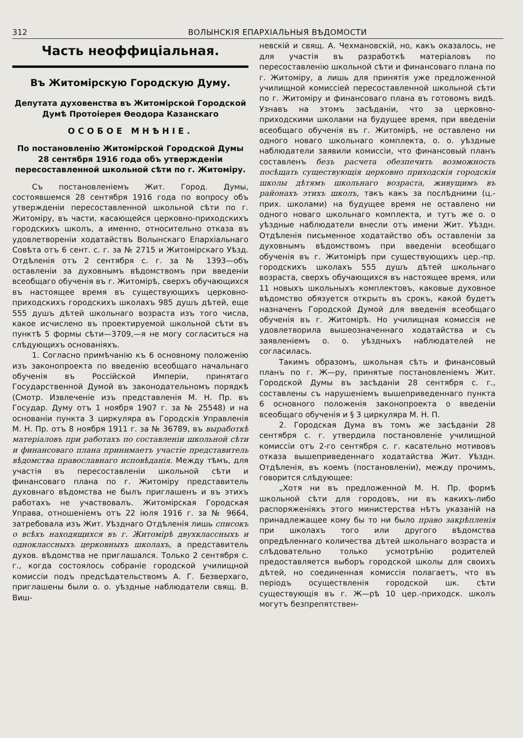312 ВОЛЫНСКІЯ ЕПАРХІАЛЬНЫЯ ВѢДОМОСТИ
Часть неоффиціальная.
Въ Житомірскую Городскую Думу.
Депутата духовенства въ Житомірской Городской Думѣ Протоіерея Ѳеодора Казанскаго
ОСОБОЕ МНѢНІЕ.
По постановленію Житомірской Городской Думы 28 сентября 1916 года объ утвержденіи пересоставленной школьной сѣти по г. Житоміру.
Съ постановленіемъ Жит. Город. Думы, состоявшемся 28 сентября 1916 года по вопросу объ утвержденіи пересоставленной школьной сѣти по г. Житоміру, въ части, касающейся церковно-приходскихъ городскихъ школъ, а именно, относительно отказа въ удовлетвореніи ходатайствъ Волынскаго Епархіальнаго Совѣта отъ 6 сент. с. г. за № 2715 и Житомірскаго Уѣзд. Отдѣленія отъ 2 сентября с. г. за № 1393—объ оставленіи за духовнымъ вѣдомствомъ при введеніи всеобщаго обученія въ г. Житомірѣ, сверхъ обучающихся въ настоящее время въ существующихъ церковно-приходскихъ городскихъ школахъ 985 душъ дѣтей, еще 555 душъ дѣтей школьнаго возраста изъ того числа, какое исчислено въ проектируемой школьной сѣти въ пунктѣ 5 формы сѣти—3709,—я не могу согласиться на слѣдующихъ основаніяхъ.
1. Согласно примѣчанію къ 6 основному положенію изъ законопроекта по введенію всеобщаго начальнаго обученія въ Россійской Имперіи, принятаго Государственной Думой въ законодательномъ порядкѣ (Смотр. Извлеченіе изъ представленія М. Н. Пр. въ Государ. Думу отъ 1 ноября 1907 г. за № 25548) и на основаніи пункта 3 циркуляра въ Городскія Управленія М. Н. Пр. отъ 8 ноября 1911 г. за № 36789, въ выработкѣ матеріаловъ при работахъ по составленіи школьной сѣти и финансоваго плана принимаетъ участіе представитель вѣдомства православнаго исповѣданія. Между тѣмъ, для участія въ пересоставленіи школьной сѣти и финансоваго плана по г. Житоміру представитель духовнаго вѣдомства не былъ приглашенъ и въ этихъ работахъ не участвовалъ. Житомірская Городская Управа, отношеніемъ отъ 22 іюля 1916 г. за № 9664, затребовала изъ Жит. Уѣзднаго Отдѣленія лишь списокъ о всѣхъ находящихся въ г. Житомірѣ двухклассныхъ и одноклассныхъ церковныхъ школахъ, а представитель духов. вѣдомства не приглашался. Только 2 сентября с. г., когда состоялось собраніе городской училищной комиссіи подъ предсѣдательствомъ А. Г. Безверхаго, приглашены были о. о. уѣздные наблюдатели свящ. В. Виш-
невскій и свящ. А. Чехмановскій, но, какъ оказалось, не для участія въ разработкѣ матеріаловъ по пересоставленію школьной сѣти и финансоваго плана по г. Житоміру, а лишь для принятія уже предложенной училищной комиссіей пересоставленной школьной сѣти по г. Житоміру и финансоваго плана въ готовомъ видѣ. Узнавъ на этомъ засѣданіи, что за церковно-приходскими школами на будущее время, при введеніи всеобщаго обученія въ г. Житомірѣ, не оставлено ни одного новаго школьнаго комплекта, о. о. уѣздные наблюдатели заявили комиссіи, что финансовый планъ составленъ безъ расчета обезпечить возможность посѣщать существующія церковно приходскія городскія школы дѣтямъ школьнаго возраста, живущимъ въ районахъ этихъ школъ, такъ какъ за послѣдними (ц.-прих. школами) на будущее время не оставлено ни одного новаго школьнаго комплекта, и тутъ же о. о уѣздные наблюдатели внесли отъ имени Жит. Уѣздн. Отдѣленія письменное ходатайство объ оставленіи за духовнымъ вѣдомствомъ при введеніи всеобщаго обученія въ г. Житомірѣ при существующихъ цер.-пр. городскихъ школахъ 555 душъ дѣтей школьнаго возраста, сверхъ обучающихся въ настоящее время, или 11 новыхъ школьныхъ комплектовъ, каковые духовное вѣдомство обязуется открыть въ срокъ, какой будетъ назначенъ Городской Думой для введенія всеобщаго обученія въ г. Житомірѣ. Но училищная комиссія не удовлетворила вышеозначеннаго ходатайства и съ заявленіемъ о. о. уѣздныхъ наблюдателей не согласилась.
Такимъ образомъ, школьная сѣть и финансовый планъ по г. Ж—ру, принятые постановленіемъ Жит. Городской Думы въ засѣданіи 28 сентября с. г., составлены съ нарушеніемъ вышеприведеннаго пункта 6 основного положенія законопроекта о введеніи всеобщаго обученія и § 3 циркуляра М. Н. П.
2. Городская Дума въ томъ же засѣданіи 28 сентября с. г. утвердила постановленіе училищной комиссіи отъ 2-го сентября с. г. касательно мотивовъ отказа вышеприведеннаго ходатайства Жит. Уѣздн. Отдѣленія, въ коемъ (постановленіи), между прочимъ, говорится слѣдующее:
„Хотя ни въ предложенной М. Н. Пр. формѣ школьной сѣти для городовъ, ни въ какихъ-либо распоряженіяхъ этого министерства нѣтъ указаній на принадлежащее кому бы то ни было право закрѣпленія при школахъ того или другого вѣдомства опредѣленнаго количества дѣтей школьнаго возраста и слѣдовательно только усмотрѣнію родителей предоставляется выборъ городской школы для своихъ дѣтей, но соединенная комиссія полагаетъ, что въ періодъ осуществленія городской шк. сѣти существующія въ г. Ж—рѣ 10 цер.-приходск. школъ могутъ безпрепятствен-